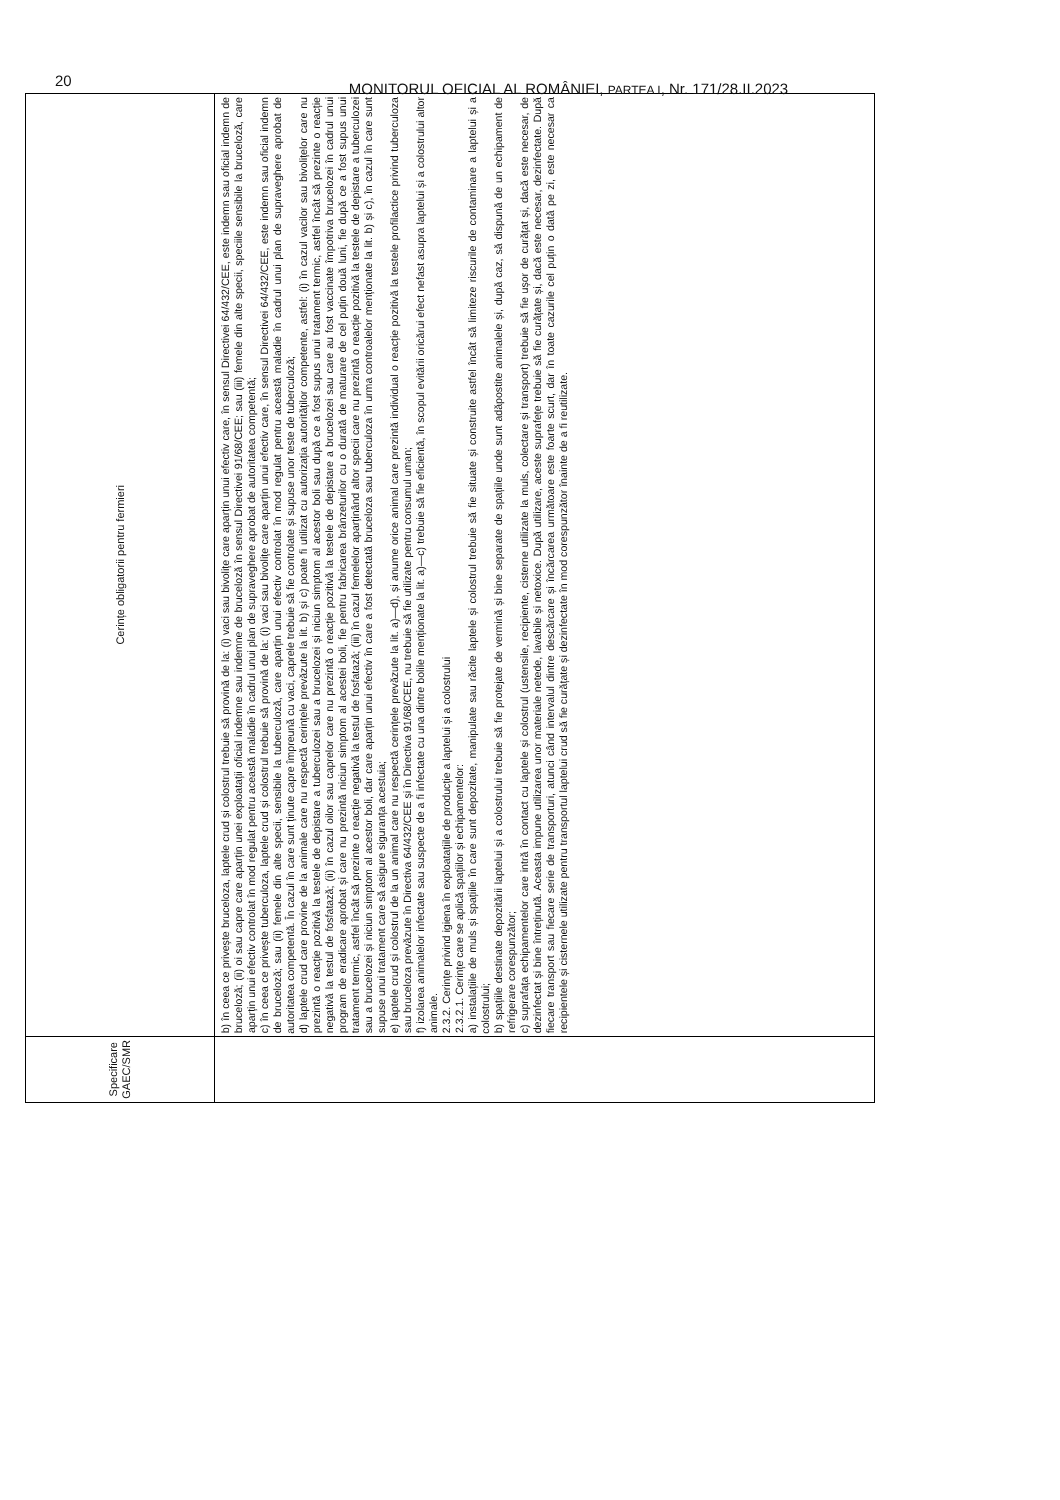20
MONITORUL OFICIAL AL ROMÂNIEI, PARTEA I, Nr. 171/28.II.2023
| Specificare GAEC/SMR | Cerințe obligatorii pentru fermieri |
| --- | --- |
| | b) în ceea ce privește bruceloza, laptele crud și colostrul trebuie să provină de la: (i) vaci sau bivolițe care aparțin unui efectiv care, în sensul Directivei 64/432/CEE, este indemn sau oficial indemn de bruceloză; (ii) oi sau capre care aparțin unei exploatații oficial indemne sau indemne de bruceloză în sensul Directivei 91/68/CEE; sau (iii) femele din alte specii, speciile sensibile la bruceloză, care aparțin unui efectiv controlat în mod regulat pentru această maladie în cadrul unui plan de supraveghere aprobat de autoritatea competentă; c) în ceea ce privește tuberculoza, laptele crud și colostrul trebuie să provină de la: (i) vaci sau bivolițe care aparțin unui efectiv care, în sensul Directivei 64/432/CEE, este indemn sau oficial indemn de bruceloză; sau (ii) femele din alte specii, sensibile la tuberculoză, care aparțin unui efectiv controlat în mod regulat pentru această maladie în cadrul unui plan de supraveghere aprobat de autoritatea competentă. În cazul în care sunt ținute capre împreună cu vaci, caprele trebuie să fie controlate și supuse unor teste de tuberculoză; d) laptele crud care provine de la animale care nu respectă cerințele prevăzute la lit. b) și c) poate fi utilizat cu autorizația autorităților competente, astfel: (i) în cazul vacilor sau bivolițelor care nu prezintă o reacție pozitivă la testele de depistare a tuberculozei sau a brucelozei și niciun simptom al acestor boli sau după ce a fost supus unui tratament termic, astfel încât să prezinte o reacție negativă la testul de fosfatază; (ii) în cazul oilor sau caprelor care nu prezintă o reacție pozitivă la testele de depistare a brucelozei sau care au fost vaccinate împotriva brucelozei în cadrul unui program de eradicare aprobat și care nu prezintă niciun simptom al acestei boli, fie pentru fabricarea brânzeturilor cu o durată de maturare de cel puțin două luni, fie după ce a fost supus unui tratament termic, astfel încât să prezinte o reacție negativă la testul de fosfatază; (iii) în cazul femelelor aparținând altor specii care nu prezintă o reacție pozitivă la testele de depistare a tuberculozei sau a brucelozei și niciun simptom al acestor boli, dar care aparțin unui efectiv în care a fost detectată bruceloza sau tuberculoza în urma controalelor menționate la lit. b) și c), în cazul în care sunt supuse unui tratament care să asigure siguranța acestuia; e) laptele crud și colostrul de la un animal care nu respectă cerințele prevăzute la lit. a)—d), și anume orice animal care prezintă individual o reacție pozitivă la testele profilactice privind tuberculoza sau bruceloza prevăzute în Directiva 64/432/CEE și în Directiva 91/68/CEE, nu trebuie să fie utilizate pentru consumul uman; f) izolarea animalelor infectate sau suspecte de a fi infectate cu una dintre bolile menționate la lit. a)—c) trebuie să fie eficientă, în scopul evitării oricărui efect nefast asupra laptelui și a colostrului altor animale. 2.3.2. Cerințe privind igiena în exploatațiile de producție a laptelui și a colostrului 2.3.2.1. Cerințe care se aplică spațiilor și echipamentelor: a) instalațiile de muls și spațiile în care sunt depozitate, manipulate sau răcite laptele și colostrul trebuie să fie situate și construite astfel încât să limiteze riscurile de contaminare a laptelui și a colostrului; b) spațiile destinate depozitării laptelui și a colostrului trebuie să fie protejate de vermină și bine separate de spațiile unde sunt adăpostite animalele și, după caz, să dispună de un echipament de refrigerare corespunzător; c) suprafața echipamentelor care intră în contact cu laptele și colostrul (ustensile, recipiente, cisterne utilizate la muls, colectare și transport) trebuie să fie ușor de curățat și, dacă este necesar, de dezinfectat și bine întreținută. Aceasta impune utilizarea unor materiale netede, lavabile și netoxice. După utilizare, aceste suprafețe trebuie să fie curățate și, dacă este necesar, dezinfectate. După fiecare transport sau fiecare serie de transporturi, atunci când intervalul dintre descărcare și încărcarea următoare este foarte scurt, dar în toate cazurile cel puțin o dată pe zi, este necesar ca recipientele și cisternele utilizate pentru transportul laptelui crud să fie curățate și dezinfectate în mod corespunzător înainte de a fi reutilizate. |